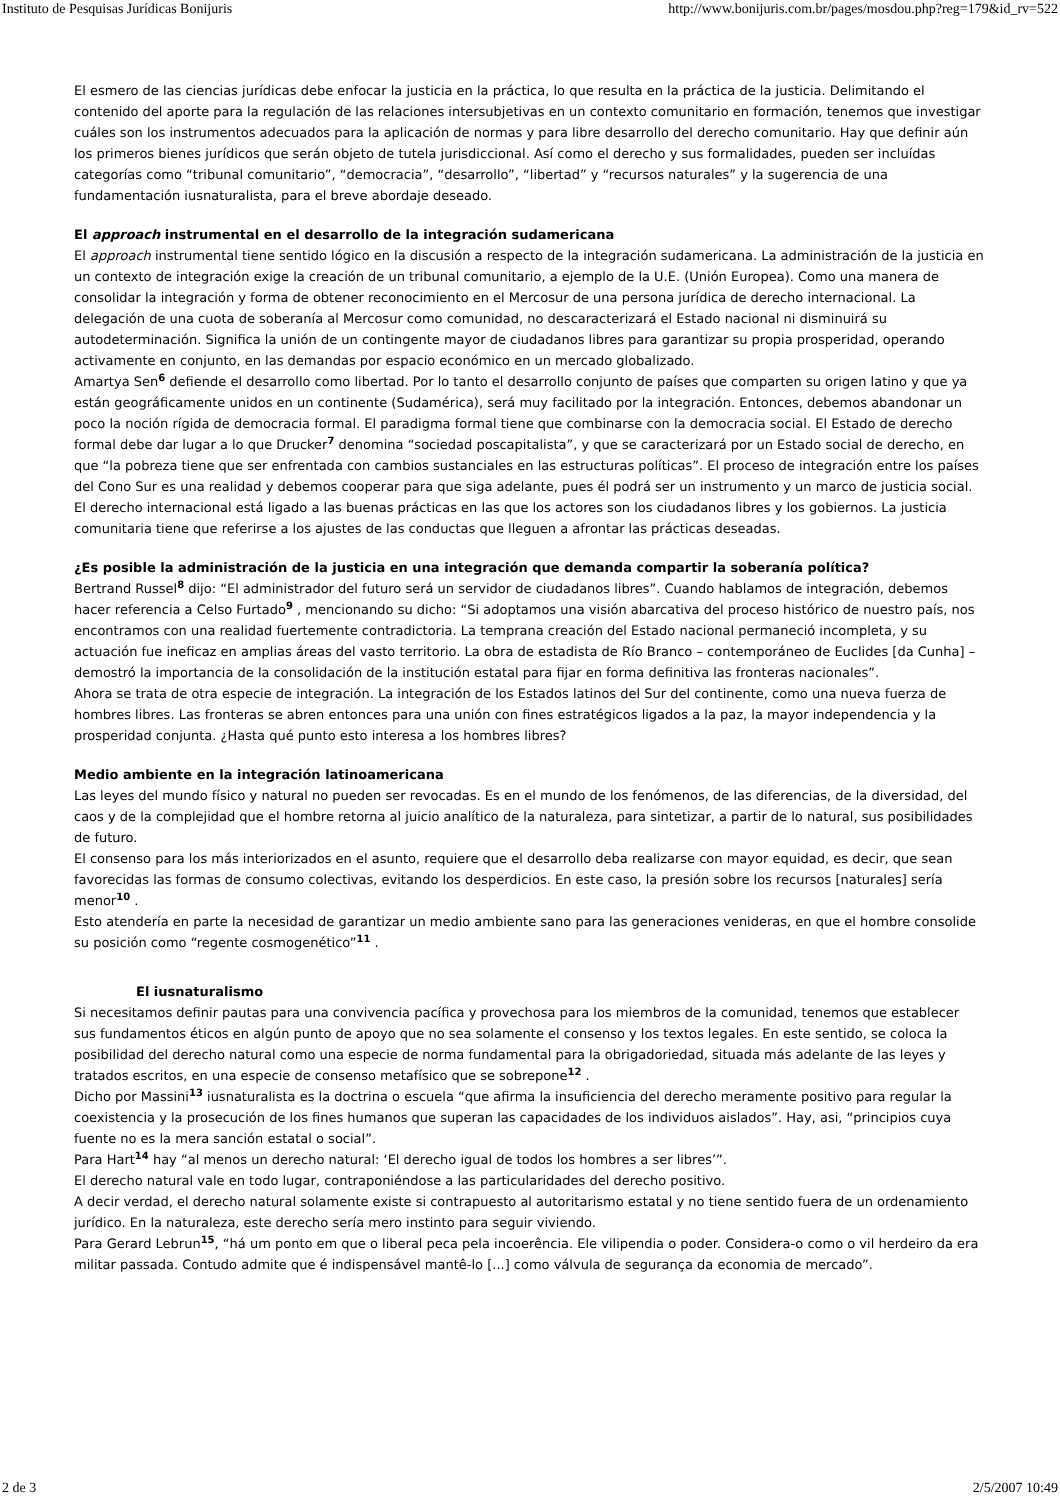Instituto de Pesquisas Jurídicas Bonijuris http://www.bonijuris.com.br/pages/mosdou.php?reg=179&id_rv=522
El esmero de las ciencias jurídicas debe enfocar la justicia en la práctica, lo que resulta en la práctica de la justicia. Delimitando el contenido del aporte para la regulación de las relaciones intersubjetivas en un contexto comunitario en formación, tenemos que investigar cuáles son los instrumentos adecuados para la aplicación de normas y para libre desarrollo del derecho comunitario. Hay que definir aún los primeros bienes jurídicos que serán objeto de tutela jurisdiccional. Así como el derecho y sus formalidades, pueden ser incluídas categorías como “tribunal comunitario”, “democracia”, “desarrollo”, “libertad” y “recursos naturales” y la sugerencia de una fundamentación iusnaturalista, para el breve abordaje deseado.
El approach instrumental en el desarrollo de la integración sudamericana
El approach instrumental tiene sentido lógico en la discusión a respecto de la integración sudamericana. La administración de la justicia en un contexto de integración exige la creación de un tribunal comunitario, a ejemplo de la U.E. (Unión Europea). Como una manera de consolidar la integración y forma de obtener reconocimiento en el Mercosur de una persona jurídica de derecho internacional. La delegación de una cuota de soberanía al Mercosur como comunidad, no descaracterizará el Estado nacional ni disminuirá su autodeterminación. Significa la unión de un contingente mayor de ciudadanos libres para garantizar su propia prosperidad, operando activamente en conjunto, en las demandas por espacio económico en un mercado globalizado.
Amartya Sen<sup>6</sup> defiende el desarrollo como libertad. Por lo tanto el desarrollo conjunto de países que comparten su origen latino y que ya están geográficamente unidos en un continente (Sudamérica), será muy facilitado por la integración. Entonces, debemos abandonar un poco la noción rígida de democracia formal. El paradigma formal tiene que combinarse con la democracia social. El Estado de derecho formal debe dar lugar a lo que Drucker<sup>7</sup> denomina “sociedad poscapitalista”, y que se caracterizará por un Estado social de derecho, en que “la pobreza tiene que ser enfrentada con cambios sustanciales en las estructuras políticas”. El proceso de integración entre los países del Cono Sur es una realidad y debemos cooperar para que siga adelante, pues él podrá ser un instrumento y un marco de justicia social.
El derecho internacional está ligado a las buenas prácticas en las que los actores son los ciudadanos libres y los gobiernos. La justicia comunitaria tiene que referirse a los ajustes de las conductas que lleguen a afrontar las prácticas deseadas.
¿Es posible la administración de la justicia en una integración que demanda compartir la soberanía política?
Bertrand Russel<sup>8</sup> dijo: “El administrador del futuro será un servidor de ciudadanos libres”. Cuando hablamos de integración, debemos hacer referencia a Celso Furtado<sup>9</sup> , mencionando su dicho: “Si adoptamos una visión abarcativa del proceso histórico de nuestro país, nos encontramos con una realidad fuertemente contradictoria. La temprana creación del Estado nacional permaneció incompleta, y su actuación fue ineficaz en amplias áreas del vasto territorio. La obra de estadista de Río Branco – contemporáneo de Euclides [da Cunha] – demostró la importancia de la consolidación de la institución estatal para fijar en forma definitiva las fronteras nacionales”.
Ahora se trata de otra especie de integración. La integración de los Estados latinos del Sur del continente, como una nueva fuerza de hombres libres. Las fronteras se abren entonces para una unión con fines estratégicos ligados a la paz, la mayor independencia y la prosperidad conjunta. ¿Hasta qué punto esto interesa a los hombres libres?
Medio ambiente en la integración latinoamericana
Las leyes del mundo físico y natural no pueden ser revocadas. Es en el mundo de los fenómenos, de las diferencias, de la diversidad, del caos y de la complejidad que el hombre retorna al juicio analítico de la naturaleza, para sintetizar, a partir de lo natural, sus posibilidades de futuro.
El consenso para los más interiorizados en el asunto, requiere que el desarrollo deba realizarse con mayor equidad, es decir, que sean favorecidas las formas de consumo colectivas, evitando los desperdicios. En este caso, la presión sobre los recursos [naturales] sería menor<sup>10</sup> .
Esto atendería en parte la necesidad de garantizar un medio ambiente sano para las generaciones venideras, en que el hombre consolide su posición como “regente cosmogenético”<sup>11</sup> .
El iusnaturalismo
Si necesitamos definir pautas para una convivencia pacífica y provechosa para los miembros de la comunidad, tenemos que establecer sus fundamentos éticos en algún punto de apoyo que no sea solamente el consenso y los textos legales. En este sentido, se coloca la posibilidad del derecho natural como una especie de norma fundamental para la obrigadoriedad, situada más adelante de las leyes y tratados escritos, en una especie de consenso metafísico que se sobrepone<sup>12</sup> .
Dicho por Massini<sup>13</sup> iusnaturalista es la doctrina o escuela “que afirma la insuficiencia del derecho meramente positivo para regular la coexistencia y la prosecución de los fines humanos que superan las capacidades de los individuos aislados”. Hay, asi, “principios cuya fuente no es la mera sanción estatal o social”.
Para Hart<sup>14</sup> hay “al menos un derecho natural: ‘El derecho igual de todos los hombres a ser libres’”.
El derecho natural vale en todo lugar, contraponiéndose a las particularidades del derecho positivo.
A decir verdad, el derecho natural solamente existe si contrapuesto al autoritarismo estatal y no tiene sentido fuera de un ordenamiento jurídico. En la naturaleza, este derecho sería mero instinto para seguir viviendo.
Para Gerard Lebrun<sup>15</sup>, “há um ponto em que o liberal peca pela incoerência. Ele vilipendia o poder. Considera-o como o vil herdeiro da era militar passada. Contudo admite que é indispensável mantê-lo [...] como válvula de segurança da economia de mercado”.
2 de 3 2/5/2007 10:49